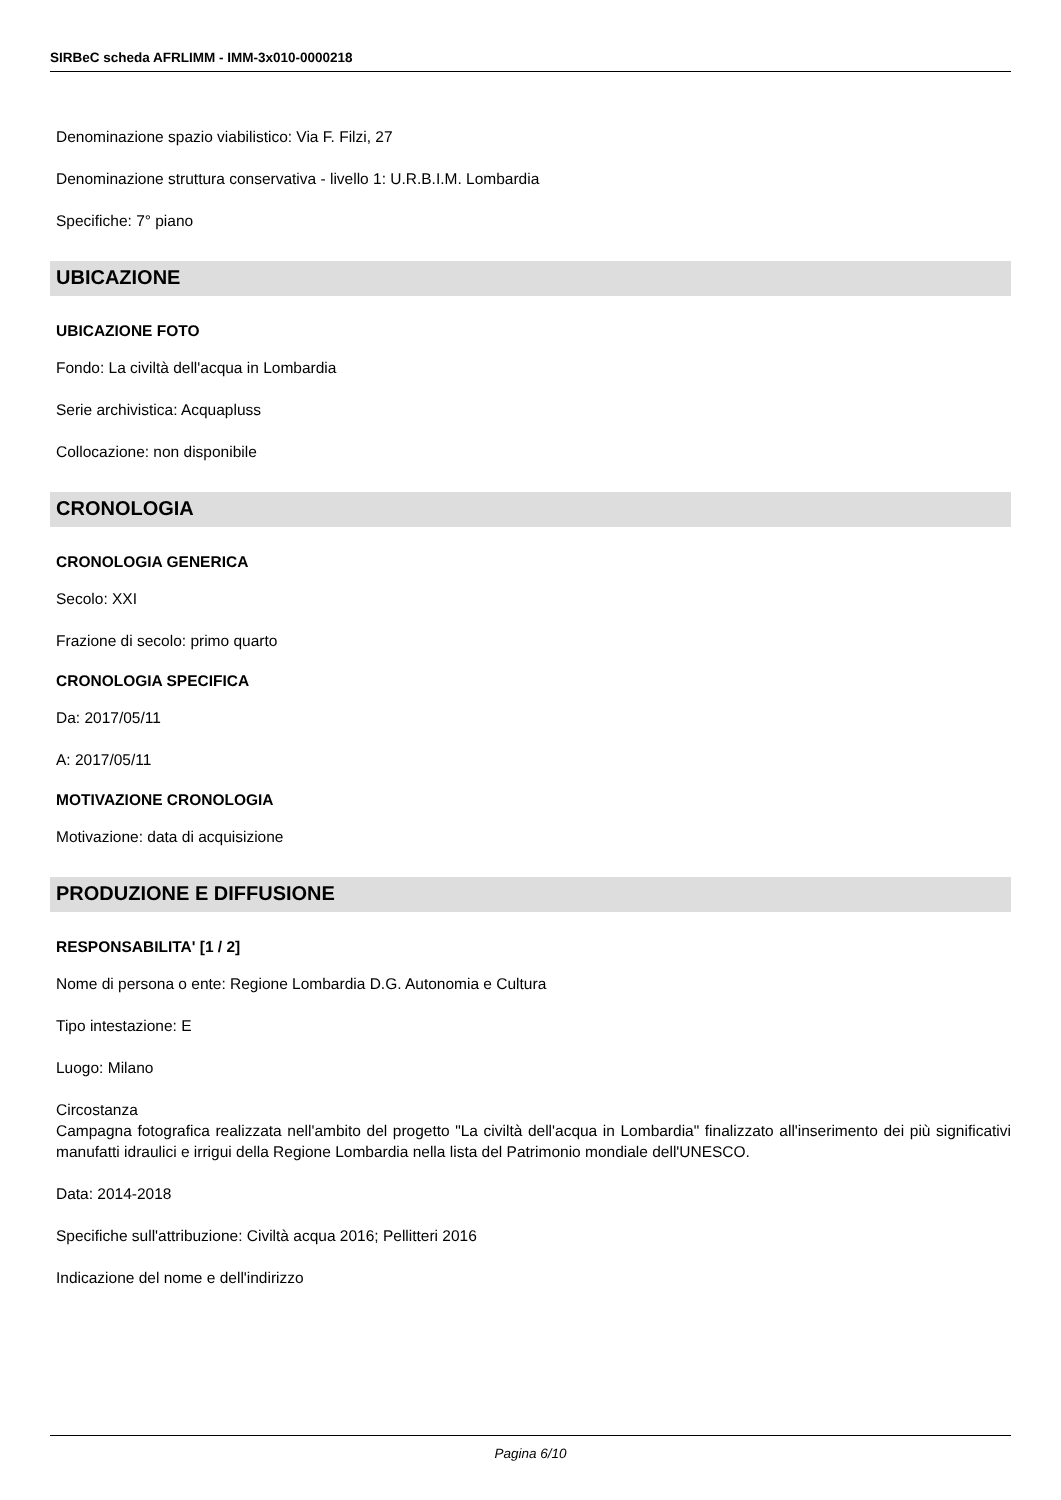SIRBeC scheda AFRLIMM - IMM-3x010-0000218
Denominazione spazio viabilistico: Via F. Filzi, 27
Denominazione struttura conservativa - livello 1: U.R.B.I.M. Lombardia
Specifiche: 7° piano
UBICAZIONE
UBICAZIONE FOTO
Fondo: La civiltà dell'acqua in Lombardia
Serie archivistica: Acquapluss
Collocazione: non disponibile
CRONOLOGIA
CRONOLOGIA GENERICA
Secolo: XXI
Frazione di secolo: primo quarto
CRONOLOGIA SPECIFICA
Da: 2017/05/11
A: 2017/05/11
MOTIVAZIONE CRONOLOGIA
Motivazione: data di acquisizione
PRODUZIONE E DIFFUSIONE
RESPONSABILITA' [1 / 2]
Nome di persona o ente: Regione Lombardia D.G. Autonomia e Cultura
Tipo intestazione: E
Luogo: Milano
Circostanza
Campagna fotografica realizzata nell'ambito del progetto "La civiltà dell'acqua in Lombardia" finalizzato all'inserimento dei più significativi manufatti idraulici e irrigui della Regione Lombardia nella lista del Patrimonio mondiale dell'UNESCO.
Data: 2014-2018
Specifiche sull'attribuzione: Civiltà acqua 2016; Pellitteri 2016
Indicazione del nome e dell'indirizzo
Pagina 6/10